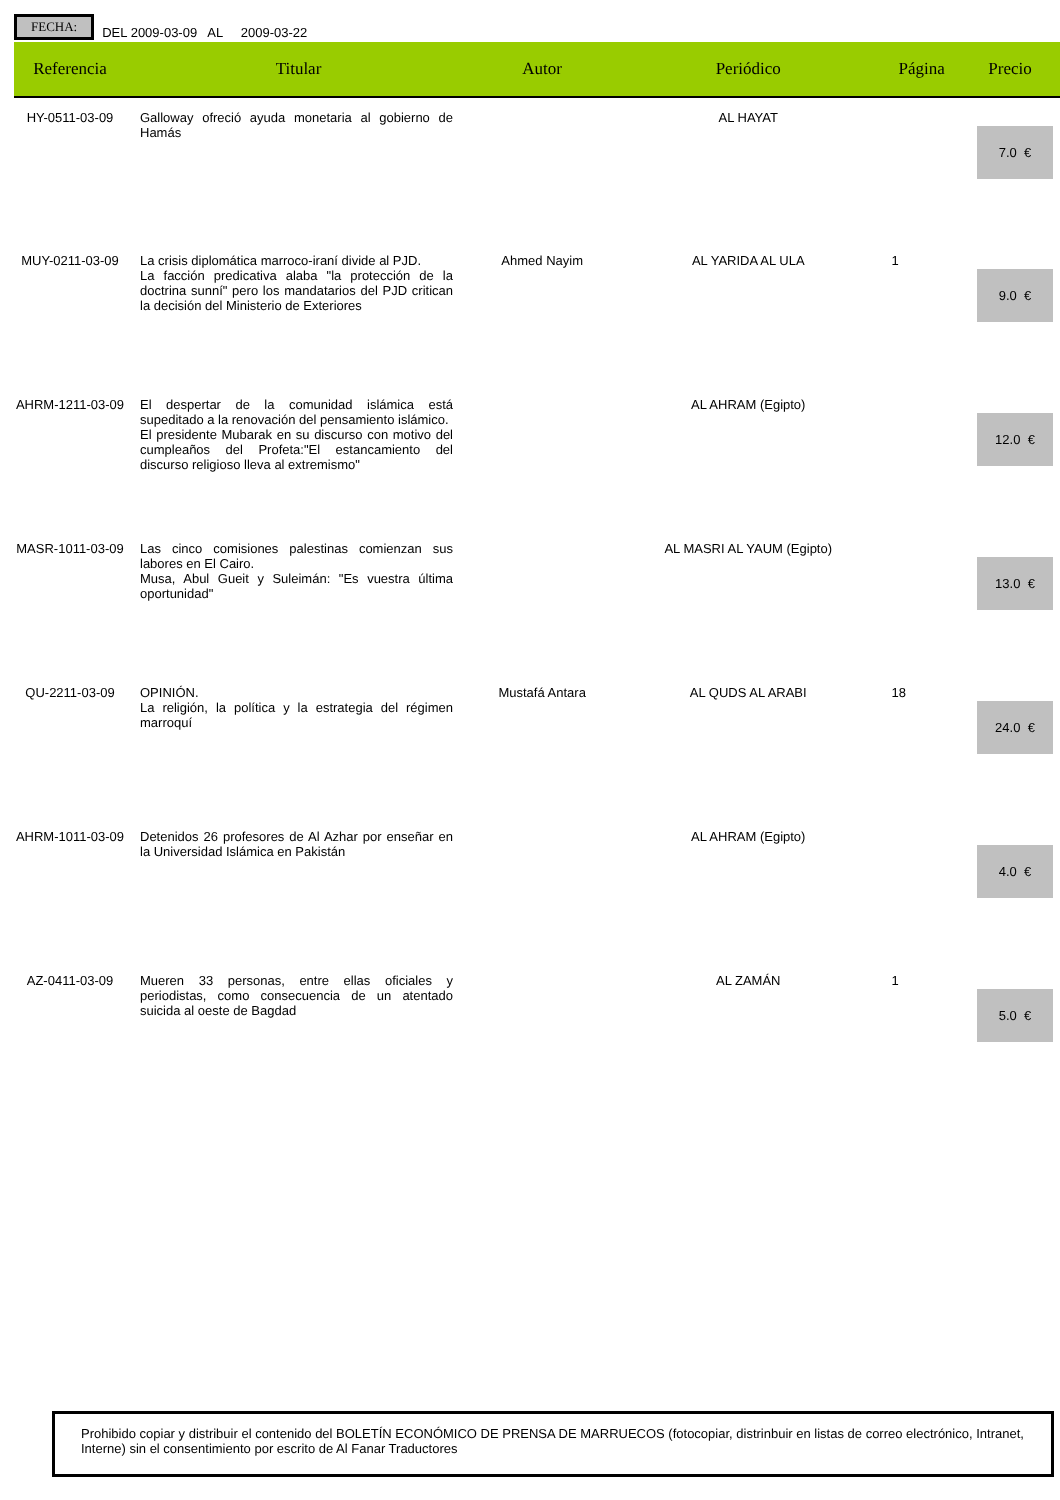FECHA:
DEL 2009-03-09 AL 2009-03-22
| Referencia | Titular | Autor | Periódico | Página | Precio |
| --- | --- | --- | --- | --- | --- |
| HY-0511-03-09 | Galloway ofreció ayuda monetaria al gobierno de Hamás | | AL HAYAT | | 7.0 € |
| MUY-0211-03-09 | La crisis diplomática marroco-iraní divide al PJD. La facción predicativa alaba "la protección de la doctrina sunní" pero los mandatarios del PJD critican la decisión del Ministerio de Exteriores | Ahmed Nayim | AL YARIDA AL ULA | 1 | 9.0 € |
| AHRM-1211-03-09 | El despertar de la comunidad islámica está supeditado a la renovación del pensamiento islámico. El presidente Mubarak en su discurso con motivo del cumpleaños del Profeta:"El estancamiento del discurso religioso lleva al extremismo" | | AL AHRAM (Egipto) | | 12.0 € |
| MASR-1011-03-09 | Las cinco comisiones palestinas comienzan sus labores en El Cairo. Musa, Abul Gueit y Suleimán: "Es vuestra última oportunidad" | | AL MASRI AL YAUM (Egipto) | | 13.0 € |
| QU-2211-03-09 | OPINIÓN. La religión, la política y la estrategia del régimen marroquí | Mustafá Antara | AL QUDS AL ARABI | 18 | 24.0 € |
| AHRM-1011-03-09 | Detenidos 26 profesores de Al Azhar por enseñar en la Universidad Islámica en Pakistán | | AL AHRAM (Egipto) | | 4.0 € |
| AZ-0411-03-09 | Mueren 33 personas, entre ellas oficiales y periodistas, como consecuencia de un atentado suicida al oeste de Bagdad | | AL ZAMÁN | 1 | 5.0 € |
Prohibido copiar y distribuir el contenido del BOLETÍN ECONÓMICO DE PRENSA DE MARRUECOS (fotocopiar, distrinbuir en listas de correo electrónico, Intranet, Interne) sin el consentimiento por escrito de Al Fanar Traductores